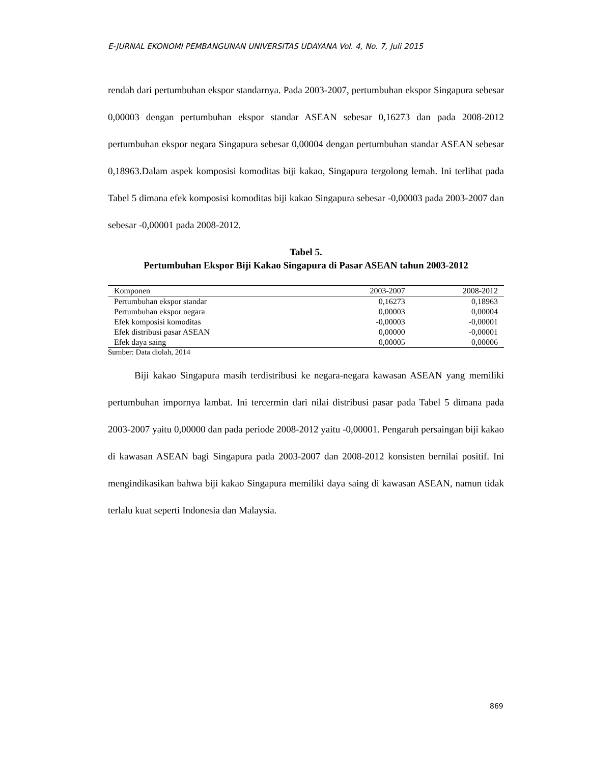E-JURNAL EKONOMI PEMBANGUNAN UNIVERSITAS UDAYANA Vol. 4, No. 7, Juli 2015
rendah dari pertumbuhan ekspor standarnya. Pada 2003-2007, pertumbuhan ekspor Singapura sebesar 0,00003 dengan pertumbuhan ekspor standar ASEAN sebesar 0,16273 dan pada 2008-2012 pertumbuhan ekspor negara Singapura sebesar 0,00004 dengan pertumbuhan standar ASEAN sebesar 0,18963.Dalam aspek komposisi komoditas biji kakao, Singapura tergolong lemah. Ini terlihat pada Tabel 5 dimana efek komposisi komoditas biji kakao Singapura sebesar -0,00003 pada 2003-2007 dan sebesar -0,00001 pada 2008-2012.
Tabel 5.
Pertumbuhan Ekspor Biji Kakao Singapura di Pasar ASEAN tahun 2003-2012
| Komponen | 2003-2007 | 2008-2012 |
| --- | --- | --- |
| Pertumbuhan ekspor standar | 0,16273 | 0,18963 |
| Pertumbuhan ekspor negara | 0,00003 | 0,00004 |
| Efek komposisi komoditas | -0,00003 | -0,00001 |
| Efek distribusi pasar ASEAN | 0,00000 | -0,00001 |
| Efek daya saing | 0,00005 | 0,00006 |
Sumber: Data diolah, 2014
Biji kakao Singapura masih terdistribusi ke negara-negara kawasan ASEAN yang memiliki pertumbuhan impornya lambat. Ini tercermin dari nilai distribusi pasar pada Tabel 5 dimana pada 2003-2007 yaitu 0,00000 dan pada periode 2008-2012 yaitu -0,00001. Pengaruh persaingan biji kakao di kawasan ASEAN bagi Singapura pada 2003-2007 dan 2008-2012 konsisten bernilai positif. Ini mengindikasikan bahwa biji kakao Singapura memiliki daya saing di kawasan ASEAN, namun tidak terlalu kuat seperti Indonesia dan Malaysia.
869